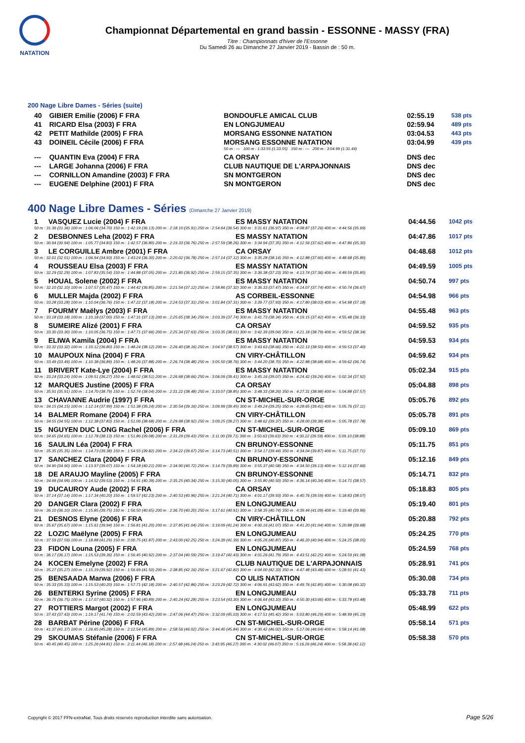NATATION
Championnat Départemental en grand bassin - ESSONNE - MASSY (FRA)
Titre : Championnats d'hiver de l'Essonne
Du Samedi 26 au Dimanche 27 Janvier 2019 - Bassin de : 50 m.
200 Nage Libre Dames - Séries (suite)
| 40 | GIBIER Emilie (2006) F FRA | BONDOUFLE AMICAL CLUB | 02:55.19 | 538 pts |
| 41 | RICARD Elsa (2003) F FRA | EN LONGJUMEAU | 02:59.94 | 489 pts |
| 42 | PETIT Mathilde (2005) F FRA | MORSANG ESSONNE NATATION | 03:04.53 | 443 pts |
| 43 | DOINEIL Cécile (2006) F FRA | MORSANG ESSONNE NATATION | 03:04.99 | 439 pts |
| | | 50 m : --- 100 m : 1:33.55 (1:33.55) 150 m : --- 200 m : 3:04.99 (1:31.44) | | |
| --- | QUANTIN Eva (2004) F FRA | CA ORSAY | DNS dec | |
| --- | LARGE Johanna (2006) F FRA | CLUB NAUTIQUE DE L'ARPAJONNAIS | DNS dec | |
| --- | CORNILLON Amandine (2003) F FRA | SN MONTGERON | DNS dec | |
| --- | EUGENE Delphine (2001) F FRA | SN MONTGERON | DNS dec | |
400 Nage Libre Dames - Séries (Dimanche 27 Janvier 2019)
| 1 | VASQUEZ Lucie (2004) F FRA | ES MASSY NATATION | 04:44.56 | 1042 pts |
| 50 m : 31.36 (31.36) 100 m : 1:06.06 (34.70) 150 m : 1:42.19 (36.13) 200 m : 2:18.10 (35.91) 250 m : 2:54.64 (36.54) 300 m : 3:31.61 (36.97) 350 m : 4:08.87 (37.26) 400 m : 4:44.56 (35.69) | | | | |
| 2 | DESBONNES Leha (2002) F FRA | ES MASSY NATATION | 04:47.86 | 1017 pts |
| 50 m : 30.94 (30.94) 100 m : 1:05.77 (34.83) 150 m : 1:42.57 (36.80) 200 m : 2:19.33 (36.76) 250 m : 2:57.59 (38.26) 300 m : 3:34.94 (37.35) 350 m : 4:12.56 (37.62) 400 m : 4:47.86 (35.30) | | | | |
| 3 | LE CORGUILLE Ambre (2001) F FRA | CA ORSAY | 04:48.68 | 1012 pts |
| 50 m : 32.01 (32.01) 100 m : 1:06.94 (34.93) 150 m : 1:43.24 (36.30) 200 m : 2:20.02 (36.78) 250 m : 2:57.14 (37.12) 300 m : 3:35.28 (38.14) 350 m : 4:12.88 (37.60) 400 m : 4:48.68 (35.80) | | | | |
| 4 | ROUSSEAU Elsa (2003) F FRA | ES MASSY NATATION | 04:49.59 | 1005 pts |
| 50 m : 32.29 (32.29) 100 m : 1:07.83 (35.54) 150 m : 1:44.88 (37.05) 200 m : 2:21.80 (36.92) 250 m : 2:59.15 (37.35) 300 m : 3:36.38 (37.23) 350 m : 4:13.74 (37.36) 400 m : 4:49.59 (35.85) | | | | |
| 5 | HOUAL Solene (2002) F FRA | ES MASSY NATATION | 04:50.74 | 997 pts |
| 50 m : 32.10 (32.10) 100 m : 1:07.57 (35.47) 150 m : 1:44.42 (36.85) 200 m : 2:21.54 (37.12) 250 m : 2:58.86 (37.32) 300 m : 3:36.33 (37.47) 350 m : 4:14.07 (37.74) 400 m : 4:50.74 (36.67) | | | | |
| 6 | MULLER Majda (2002) F FRA | AS CORBEIL-ESSONNE | 04:54.98 | 966 pts |
| 50 m : 33.28 (33.28) 100 m : 1:10.04 (36.76) 150 m : 1:47.22 (37.18) 200 m : 2:24.53 (37.31) 250 m : 3:01.84 (37.31) 300 m : 3:39.77 (37.93) 350 m : 4:17.80 (38.03) 400 m : 4:54.98 (37.18) | | | | |
| 7 | FOURMY Maëlys (2003) F FRA | ES MASSY NATATION | 04:55.48 | 963 pts |
| 50 m : 33.18 (33.18) 100 m : 1:10.18 (37.00) 150 m : 1:47.31 (37.13) 200 m : 2:25.65 (38.34) 250 m : 3:03.39 (37.74) 300 m : 3:41.73 (38.34) 350 m : 4:19.15 (37.42) 400 m : 4:55.48 (36.33) | | | | |
| 8 | SUMEIRE Alizé (2001) F FRA | CA ORSAY | 04:59.52 | 935 pts |
| 50 m : 33.30 (33.30) 100 m : 1:10.05 (36.75) 150 m : 1:47.71 (37.66) 200 m : 2:25.34 (37.63) 250 m : 3:03.35 (38.01) 300 m : 3:42.39 (39.04) 350 m : 4:21.18 (38.79) 400 m : 4:59.52 (38.34) | | | | |
| 9 | ELIWA Kamila (2004) F FRA | ES MASSY NATATION | 04:59.53 | 934 pts |
| 50 m : 33.32 (33.32) 100 m : 1:10.12 (36.80) 150 m : 1:48.24 (38.12) 200 m : 2:26.40 (38.16) 250 m : 3:04.97 (38.57) 300 m : 3:43.63 (38.66) 350 m : 4:22.13 (38.50) 400 m : 4:59.53 (37.40) | | | | |
| 10 | MAUPOUX Nina (2004) F FRA | CN VIRY-CHÂTILLON | 04:59.62 | 934 pts |
| 50 m : 33.49 (33.49) 100 m : 1:10.38 (36.89) 150 m : 1:48.26 (37.88) 200 m : 2:26.74 (38.48) 250 m : 3:05.50 (38.76) 300 m : 3:44.20 (38.70) 350 m : 4:22.88 (38.68) 400 m : 4:59.62 (36.74) | | | | |
| 11 | BRIVERT Kate-Lye (2004) F FRA | ES MASSY NATATION | 05:02.34 | 915 pts |
| 50 m : 33.24 (33.24) 100 m : 1:09.51 (36.27) 150 m : 1:48.02 (38.51) 200 m : 2:26.68 (38.66) 250 m : 3:06.09 (39.41) 300 m : 3:45.16 (39.07) 350 m : 4:24.42 (39.26) 400 m : 5:02.34 (37.92) | | | | |
| 12 | MARQUES Justine (2005) F FRA | CA ORSAY | 05:04.88 | 898 pts |
| 50 m : 35.91 (35.91) 100 m : 1:14.70 (38.79) 150 m : 1:52.74 (38.04) 200 m : 2:31.22 (38.48) 250 m : 3:10.07 (38.85) 300 m : 3:48.33 (38.26) 350 m : 4:27.31 (38.98) 400 m : 5:04.88 (37.57) | | | | |
| 13 | CHAVANNE Audrie (1997) F FRA | CN ST-MICHEL-SUR-ORGE | 05:05.76 | 892 pts |
| 50 m : 34.15 (34.15) 100 m : 1:12.14 (37.99) 150 m : 1:51.38 (39.24) 200 m : 2:30.54 (39.16) 250 m : 3:09.99 (39.45) 300 m : 3:49.24 (39.25) 350 m : 4:28.65 (39.41) 400 m : 5:05.76 (37.11) | | | | |
| 14 | BALMER Romane (2004) F FRA | CN VIRY-CHÂTILLON | 05:05.78 | 891 pts |
| 50 m : 34.55 (34.55) 100 m : 1:12.38 (37.83) 150 m : 1:51.06 (38.68) 200 m : 2:29.98 (38.92) 250 m : 3:09.25 (39.27) 300 m : 3:48.62 (39.37) 350 m : 4:28.00 (39.38) 400 m : 5:05.78 (37.78) | | | | |
| 15 | NGUYEN DUC LONG Rachel (2006) F FRA | CN ST-MICHEL-SUR-ORGE | 05:09.10 | 869 pts |
| 50 m : 34.65 (34.65) 100 m : 1:12.78 (38.13) 150 m : 1:51.86 (39.08) 200 m : 2:31.29 (39.43) 250 m : 3:11.00 (39.71) 300 m : 3:50.63 (39.63) 350 m : 4:30.22 (39.59) 400 m : 5:09.10 (38.88) | | | | |
| 16 | SAULIN Léa (2004) F FRA | CN BRUNOY-ESSONNE | 05:11.75 | 851 pts |
| 50 m : 35.35 (35.35) 100 m : 1:14.73 (39.38) 150 m : 1:54.55 (39.82) 200 m : 2:34.22 (39.67) 250 m : 3:14.73 (40.51) 300 m : 3:54.17 (39.44) 350 m : 4:34.04 (39.87) 400 m : 5:11.75 (37.71) | | | | |
| 17 | SANCHEZ Clara (2004) F FRA | CN BRUNOY-ESSONNE | 05:12.16 | 849 pts |
| 50 m : 34.90 (34.90) 100 m : 1:13.97 (39.07) 150 m : 1:54.18 (40.21) 200 m : 2:34.90 (40.72) 250 m : 3:14.79 (39.89) 300 m : 3:55.37 (40.58) 350 m : 4:34.50 (39.13) 400 m : 5:12.16 (37.66) | | | | |
| 18 | DE ARAUJO Mayline (2005) F FRA | CN BRUNOY-ESSONNE | 05:14.71 | 832 pts |
| 50 m : 34.99 (34.99) 100 m : 1:14.52 (39.53) 150 m : 1:54.91 (40.39) 200 m : 2:35.25 (40.34) 250 m : 3:15.30 (40.05) 300 m : 3:55.80 (40.50) 350 m : 4:36.14 (40.34) 400 m : 5:14.71 (38.57) | | | | |
| 19 | DUCAUROY Aude (2002) F FRA | CA ORSAY | 05:18.83 | 805 pts |
| 50 m : 37.14 (37.14) 100 m : 1:17.34 (40.20) 150 m : 1:59.57 (42.23) 200 m : 2:40.53 (40.96) 250 m : 3:21.24 (40.71) 300 m : 4:01.17 (39.93) 350 m : 4:40.76 (39.59) 400 m : 5:18.83 (38.07) | | | | |
| 20 | DANGER Clara (2002) F FRA | EN LONGJUMEAU | 05:19.40 | 801 pts |
| 50 m : 36.10 (36.10) 100 m : 1:15.85 (39.75) 150 m : 1:56.50 (40.65) 200 m : 2:36.70 (40.20) 250 m : 3:17.61 (40.91) 300 m : 3:58.35 (40.74) 350 m : 4:39.44 (41.09) 400 m : 5:19.40 (39.96) | | | | |
| 21 | DESNOS Elyne (2006) F FRA | CN VIRY-CHÂTILLON | 05:20.88 | 792 pts |
| 50 m : 35.67 (35.67) 100 m : 1:15.61 (39.94) 150 m : 1:56.81 (41.20) 200 m : 2:37.85 (41.04) 250 m : 3:19.09 (41.24) 300 m : 4:00.16 (41.07) 350 m : 4:41.20 (41.04) 400 m : 5:20.88 (39.68) | | | | |
| 22 | LOZIC Maëlyne (2005) F FRA | EN LONGJUMEAU | 05:24.25 | 770 pts |
| 50 m : 37.59 (37.59) 100 m : 1:18.88 (41.29) 150 m : 2:00.75 (41.87) 200 m : 2:43.00 (42.25) 250 m : 3:24.39 (41.39) 300 m : 4:05.26 (40.87) 350 m : 4:46.20 (40.94) 400 m : 5:24.25 (38.05) | | | | |
| 23 | FIDON Louna (2005) F FRA | EN LONGJUMEAU | 05:24.59 | 768 pts |
| 50 m : 36.17 (36.17) 100 m : 1:15.53 (39.36) 150 m : 1:56.45 (40.92) 200 m : 2:37.04 (40.59) 250 m : 3:19.47 (42.43) 300 m : 4:01.26 (41.79) 350 m : 4:43.51 (42.25) 400 m : 5:24.59 (41.08) | | | | |
| 24 | KOCEN Emelyne (2002) F FRA | CLUB NAUTIQUE DE L'ARPAJONNAIS | 05:28.91 | 741 pts |
| 50 m : 35.27 (35.27) 100 m : 1:15.19 (39.92) 150 m : 1:56.69 (41.50) 200 m : 2:38.85 (42.16) 250 m : 3:21.67 (42.82) 300 m : 4:04.00 (42.33) 350 m : 4:47.48 (43.48) 400 m : 5:28.91 (41.43) | | | | |
| 25 | BENSAADA Marwa (2006) F FRA | CO ULIS NATATION | 05:30.08 | 734 pts |
| 50 m : 35.33 (35.33) 100 m : 1:15.53 (40.20) 150 m : 1:57.71 (42.18) 200 m : 2:40.57 (42.86) 250 m : 3:23.29 (42.72) 300 m : 4:06.91 (43.62) 350 m : 4:49.76 (42.85) 400 m : 5:30.08 (40.32) | | | | |
| 26 | BENTERKI Syrine (2005) F FRA | EN LONGJUMEAU | 05:33.78 | 711 pts |
| 50 m : 36.75 (36.75) 100 m : 1:17.07 (40.32) 150 m : 1:57.96 (40.89) 200 m : 2:40.24 (42.28) 250 m : 3:23.54 (43.30) 300 m : 4:06.64 (43.10) 350 m : 4:50.30 (43.66) 400 m : 5:33.78 (43.48) | | | | |
| 27 | ROTTIERS Margot (2002) F FRA | EN LONGJUMEAU | 05:48.99 | 622 pts |
| 50 m : 37.43 (37.43) 100 m : 1:19.17 (41.74) 150 m : 2:02.59 (43.42) 200 m : 2:47.06 (44.47) 250 m : 3:32.09 (45.03) 300 m : 4:17.51 (45.42) 350 m : 5:03.80 (46.29) 400 m : 5:48.99 (45.19) | | | | |
| 28 | BARBAT Périne (2006) F FRA | CN ST-MICHEL-SUR-ORGE | 05:58.14 | 571 pts |
| 50 m : 41.37 (41.37) 100 m : 1:26.65 (45.28) 150 m : 2:12.54 (45.89) 200 m : 2:58.56 (46.02) 250 m : 3:44.40 (45.84) 300 m : 4:30.42 (46.02) 350 m : 5:17.06 (46.64) 400 m : 5:58.14 (41.08) | | | | |
| 29 | SKOUMAS Stéfanie (2006) F FRA | CN ST-MICHEL-SUR-ORGE | 05:58.38 | 570 pts |
| 50 m : 40.45 (40.45) 100 m : 1:25.26 (44.81) 150 m : 2:11.44 (46.18) 200 m : 2:57.68 (46.24) 250 m : 3:43.95 (46.27) 300 m : 4:30.02 (46.07) 350 m : 5:16.26 (46.24) 400 m : 5:58.38 (42.12) | | | | |
Copyright © 2017 FFN-extraNat. Tous droits réservés reproduction interdite sans autorisation.
Page 5/26